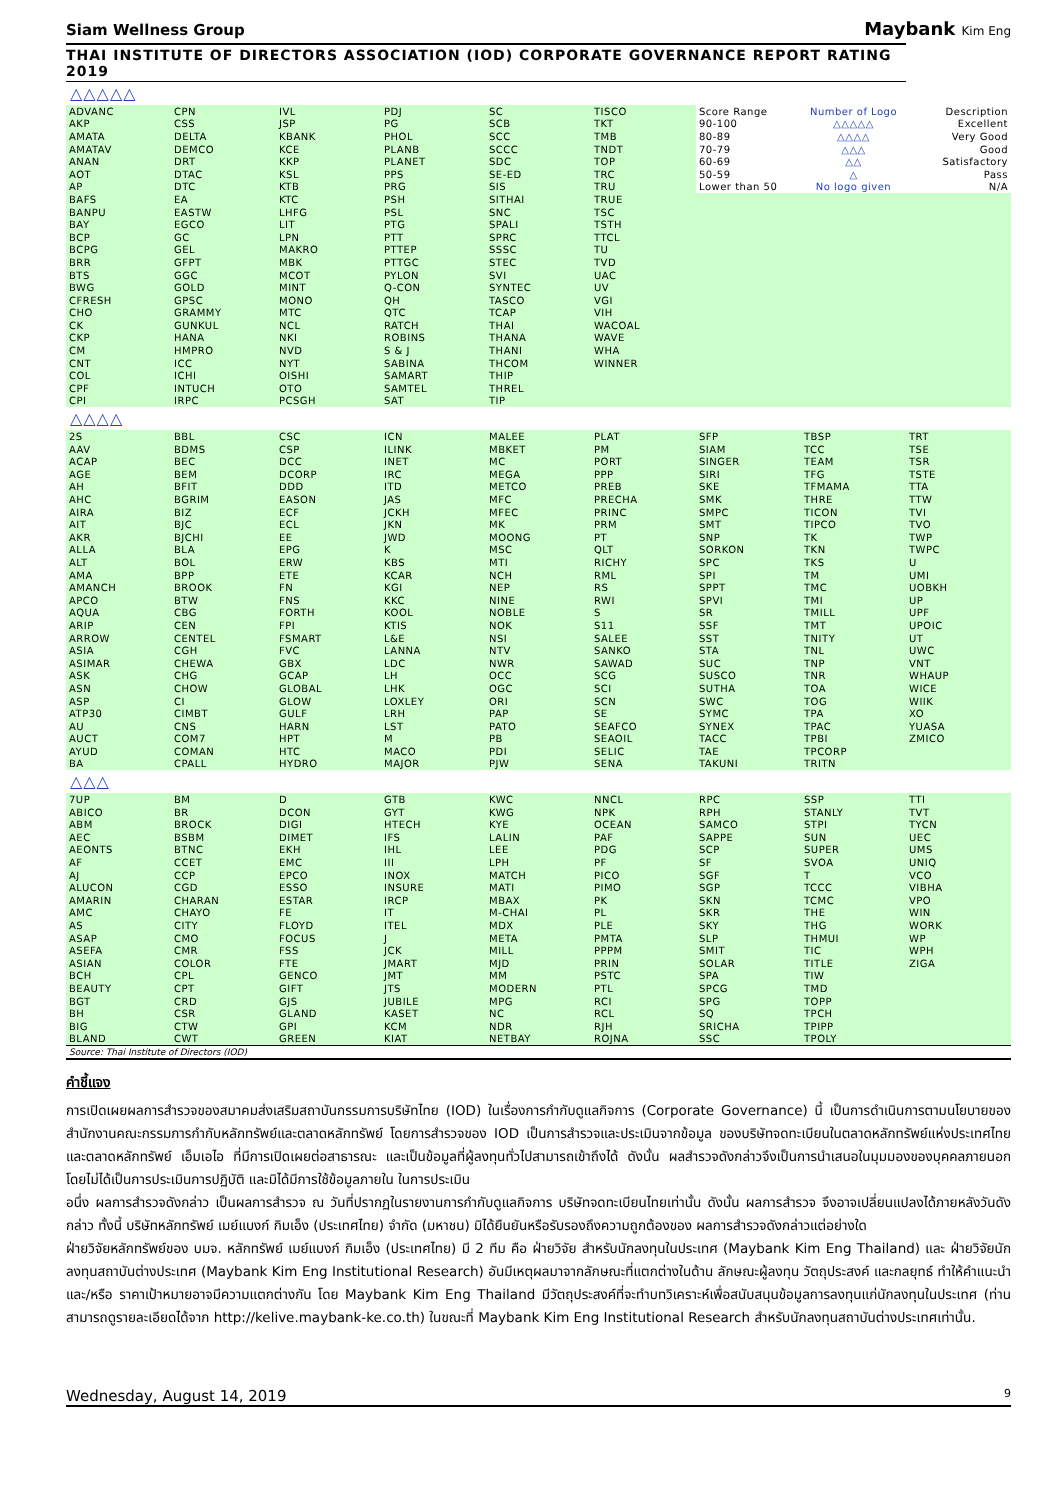Siam Wellness Group Maybank Kim Eng
THAI INSTITUTE OF DIRECTORS ASSOCIATION (IOD) CORPORATE GOVERNANCE REPORT RATING 2019
△△△△△
| ADVANC | CPN | IVL | PDJ | SC | TISCO | Score Range | Number of Logo | Description |
| AKP | CSS | JSP | PG | SCB | TKT | 90-100 | △△△△△ | Excellent |
| AMATA | DELTA | KBANK | PHOL | SCC | TMB | 80-89 | △△△△ | Very Good |
| AMATAV | DEMCO | KCE | PLANB | SCCC | TNDT | 70-79 | △△△ | Good |
| ANAN | DRT | KKP | PLANET | SDC | TOP | 60-69 | △△ | Satisfactory |
| AOT | DTAC | KSL | PPS | SE-ED | TRC | 50-59 | △ | Pass |
| AP | DTC | KTB | PRG | SIS | TRU | Lower than 50 | No logo given | N/A |
| BAFS | EA | KTC | PSH | SITHAI | TRUE | | | |
| BANPU | EASTW | LHFG | PSL | SNC | TSC | | | |
| BAY | EGCO | LIT | PTG | SPALI | TSTH | | | |
| BCP | GC | LPN | PTT | SPRC | TTCL | | | |
| BCPG | GEL | MAKRO | PTTEP | SSSC | TU | | | |
| BRR | GFPT | MBK | PTTGC | STEC | TVD | | | |
| BTS | GGC | MCOT | PYLON | SVI | UAC | | | |
| BWG | GOLD | MINT | Q-CON | SYNTEC | UV | | | |
| CFRESH | GPSC | MONO | QH | TASCO | VGI | | | |
| CHO | GRAMMY | MTC | QTC | TCAP | VIH | | | |
| CK | GUNKUL | NCL | RATCH | THAI | WACOAL | | | |
| CKP | HANA | NKI | ROBINS | THANA | WAVE | | | |
| CM | HMPRO | NVD | S & J | THANI | WHA | | | |
| CNT | ICC | NYT | SABINA | THCOM | WINNER | | | |
| COL | ICHI | OISHI | SAMART | THIP | | | | |
| CPF | INTUCH | OTO | SAMTEL | THREL | | | | |
| CPI | IRPC | PCSGH | SAT | TIP | | | | |
△△△△
| 2S | BBL | CSC | ICN | MALEE | PLAT | SFP | TBSP | TRT |
| AAV | BDMS | CSP | ILINK | MBKET | PM | SIAM | TCC | TSE |
| ACAP | BEC | DCC | INET | MC | PORT | SINGER | TEAM | TSR |
| AGE | BEM | DCORP | IRC | MEGA | PPP | SIRI | TFG | TSTE |
| AH | BFIT | DDD | ITD | METCO | PREB | SKE | TFMAMA | TTA |
| AHC | BGRIM | EASON | JAS | MFC | PRECHA | SMK | THRE | TTW |
| AIRA | BIZ | ECF | JCKH | MFEC | PRINC | SMPC | TICON | TVI |
| AIT | BJC | ECL | JKN | MK | PRM | SMT | TIPCO | TVO |
| AKR | BJCHI | EE | JWD | MOONG | PT | SNP | TK | TWP |
| ALLA | BLA | EPG | K | MSC | QLT | SORKON | TKN | TWPC |
| ALT | BOL | ERW | KBS | MTI | RICHY | SPC | TKS | U |
| AMA | BPP | ETE | KCAR | NCH | RML | SPI | TM | UMI |
| AMANCH | BROOK | FN | KGI | NEP | RS | SPPT | TMC | UOBKH |
| APCO | BTW | FNS | KKC | NINE | RWI | SPVI | TMI | UP |
| AQUA | CBG | FORTH | KOOL | NOBLE | S | SR | TMILL | UPF |
| ARIP | CEN | FPI | KTIS | NOK | S11 | SSF | TMT | UPOIC |
| ARROW | CENTEL | FSMART | L&E | NSI | SALEE | SST | TNITY | UT |
| ASIA | CGH | FVC | LANNA | NTV | SANKO | STA | TNL | UWC |
| ASIMAR | CHEWA | GBX | LDC | NWR | SAWAD | SUC | TNP | VNT |
| ASK | CHG | GCAP | LH | OCC | SCG | SUSCO | TNR | WHAUP |
| ASN | CHOW | GLOBAL | LHK | OGC | SCI | SUTHA | TOA | WICE |
| ASP | CI | GLOW | LOXLEY | ORI | SCN | SWC | TOG | WIIK |
| ATP30 | CIMBT | GULF | LRH | PAP | SE | SYMC | TPA | XO |
| AU | CNS | HARN | LST | PATO | SEAFCO | SYNEX | TPAC | YUASA |
| AUCT | COM7 | HPT | M | PB | SEAOIL | TACC | TPBI | ZMICO |
| AYUD | COMAN | HTC | MACO | PDI | SELIC | TAE | TPCORP | |
| BA | CPALL | HYDRO | MAJOR | PJW | SENA | TAKUNI | TRITN | |
△△△
| 7UP | BM | D | GTB | KWC | NNCL | RPC | SSP | TTI |
| ABICO | BR | DCON | GYT | KWG | NPK | RPH | STANLY | TVT |
| ABM | BROCK | DIGI | HTECH | KYE | OCEAN | SAMCO | STPI | TYCN |
| AEC | BSBM | DIMET | IFS | LALIN | PAF | SAPPE | SUN | UEC |
| AEONTS | BTNC | EKH | IHL | LEE | PDG | SCP | SUPER | UMS |
| AF | CCET | EMC | III | LPH | PF | SF | SVOA | UNIQ |
| AJ | CCP | EPCO | INOX | MATCH | PICO | SGF | T | VCO |
| ALUCON | CGD | ESSO | INSURE | MATI | PIMO | SGP | TCCC | VIBHA |
| AMARIN | CHARAN | ESTAR | IRCP | MBAX | PK | SKN | TCMC | VPO |
| AMC | CHAYO | FE | IT | M-CHAI | PL | SKR | THE | WIN |
| AS | CITY | FLOYD | ITEL | MDX | PLE | SKY | THG | WORK |
| ASAP | CMO | FOCUS | J | META | PMTA | SLP | THMUI | WP |
| ASEFA | CMR | FSS | JCK | MILL | PPPM | SMIT | TIC | WPH |
| ASIAN | COLOR | FTE | JMART | MJD | PRIN | SOLAR | TITLE | ZIGA |
| BCH | CPL | GENCO | JMT | MM | PSTC | SPA | TIW | |
| BEAUTY | CPT | GIFT | JTS | MODERN | PTL | SPCG | TMD | |
| BGT | CRD | GJS | JUBILE | MPG | RCI | SPG | TOPP | |
| BH | CSR | GLAND | KASET | NC | RCL | SQ | TPCH | |
| BIG | CTW | GPI | KCM | NDR | RJH | SRICHA | TPIPP | |
| BLAND | CWT | GREEN | KIAT | NETBAY | ROJNA | SSC | TPOLY | |
Source: Thai Institute of Directors (IOD)
คำชี้แจง
การเปิดเผยผลการสำรวจของสมาคมส่งเสริมสถาบันกรรมการบริษัทไทย (IOD) ในเรื่องการกำกับดูแลกิจการ (Corporate Governance) นี้ เป็นการดำเนินการตามนโยบายของสำนักงานคณะกรรมการกำกับหลักทรัพย์และตลาดหลักทรัพย์ โดยการสำรวจของ IOD เป็นการสำรวจและประเมินจากข้อมูล ของบริษัทจดทะเบียนในตลาดหลักทรัพย์แห่งประเทศไทย และตลาดหลักทรัพย์ เอ็มเอไอ ที่มีการเปิดเผยต่อสาธารณะ และเป็นข้อมูลที่ผู้ลงทุนทั่วไปสามารถเข้าถึงได้ ดังนั้น ผลสำรวจดังกล่าวจึงเป็นการนำเสนอในมุมมองของบุคคลภายนอก โดยไม่ได้เป็นการประเมินการปฏิบัติ และมิได้มีการใช้ข้อมูลภายใน ในการประเมิน
อนึ่ง ผลการสำรวจดังกล่าว เป็นผลการสำรวจ ณ วันที่ปรากฏในรายงานการกำกับดูแลกิจการ บริษัทจดทะเบียนไทยเท่านั้น ดังนั้น ผลการสำรวจ จึงอาจเปลี่ยนแปลงได้ภายหลังวันดังกล่าว ทั้งนี้ บริษัทหลักทรัพย์ เมย์แบงก์ กิมเอ็ง (ประเทศไทย) จำกัด (มหาชน) มิได้ยืนยันหรือรับรองถึงความถูกต้องของ ผลการสำรวจดังกล่าวแต่อย่างใด
ฝ่ายวิจัยหลักทรัพย์ของ บมจ. หลักทรัพย์ เมย์แบงก์ กิมเอ็ง (ประเทศไทย) มี 2 ทีม คือ ฝ่ายวิจัย สำหรับนักลงทุนในประเทศ (Maybank Kim Eng Thailand) และ ฝ่ายวิจัยนักลงทุนสถาบันต่างประเทศ (Maybank Kim Eng Institutional Research) อันมีเหตุผลมาจากลักษณะที่แตกต่างในด้าน ลักษณะผู้ลงทุน วัตถุประสงค์ และกลยุทธ์ ทำให้คำแนะนำ และ/หรือ ราคาเป้าหมายอาจมีความแตกต่างกัน โดย Maybank Kim Eng Thailand มีวัตถุประสงค์ที่จะทำบทวิเคราะห์เพื่อสนับสนุนข้อมูลการลงทุนแก่นักลงทุนในประเทศ (ท่านสามารถดูรายละเอียดได้จาก http://kelive.maybank-ke.co.th) ในขณะที่ Maybank Kim Eng Institutional Research สำหรับนักลงทุนสถาบันต่างประเทศเท่านั้น.
Wednesday, August 14, 2019 9